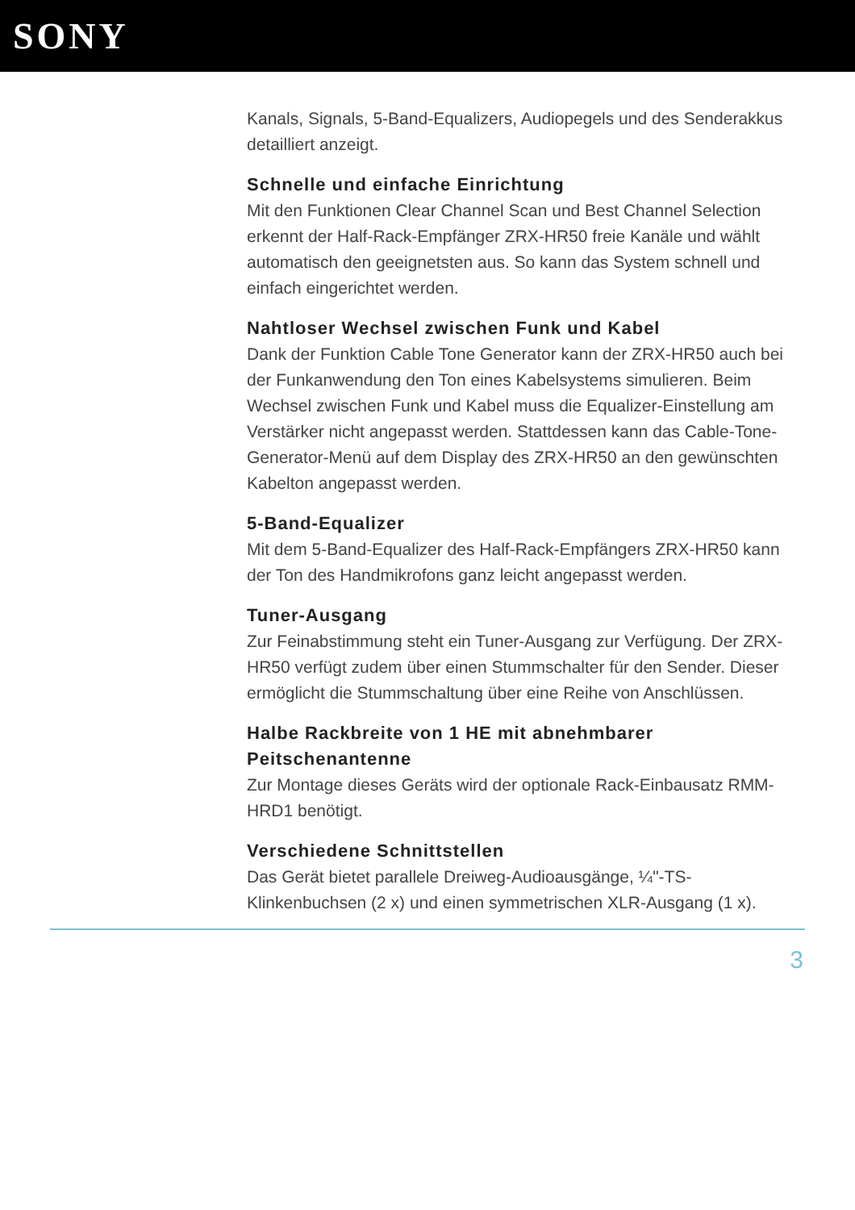SONY
Kanals, Signals, 5-Band-Equalizers, Audiopegels und des Senderakkus detailliert anzeigt.
Schnelle und einfache Einrichtung
Mit den Funktionen Clear Channel Scan und Best Channel Selection erkennt der Half-Rack-Empfänger ZRX-HR50 freie Kanäle und wählt automatisch den geeignetsten aus. So kann das System schnell und einfach eingerichtet werden.
Nahtloser Wechsel zwischen Funk und Kabel
Dank der Funktion Cable Tone Generator kann der ZRX-HR50 auch bei der Funkanwendung den Ton eines Kabelsystems simulieren. Beim Wechsel zwischen Funk und Kabel muss die Equalizer-Einstellung am Verstärker nicht angepasst werden. Stattdessen kann das Cable-Tone-Generator-Menü auf dem Display des ZRX-HR50 an den gewünschten Kabelton angepasst werden.
5-Band-Equalizer
Mit dem 5-Band-Equalizer des Half-Rack-Empfängers ZRX-HR50 kann der Ton des Handmikrofons ganz leicht angepasst werden.
Tuner-Ausgang
Zur Feinabstimmung steht ein Tuner-Ausgang zur Verfügung. Der ZRX-HR50 verfügt zudem über einen Stummschalter für den Sender. Dieser ermöglicht die Stummschaltung über eine Reihe von Anschlüssen.
Halbe Rackbreite von 1 HE mit abnehmbarer Peitschenantenne
Zur Montage dieses Geräts wird der optionale Rack-Einbausatz RMM-HRD1 benötigt.
Verschiedene Schnittstellen
Das Gerät bietet parallele Dreiweg-Audioausgänge, ¼"-TS-Klinkenbuchsen (2 x) und einen symmetrischen XLR-Ausgang (1 x).
3